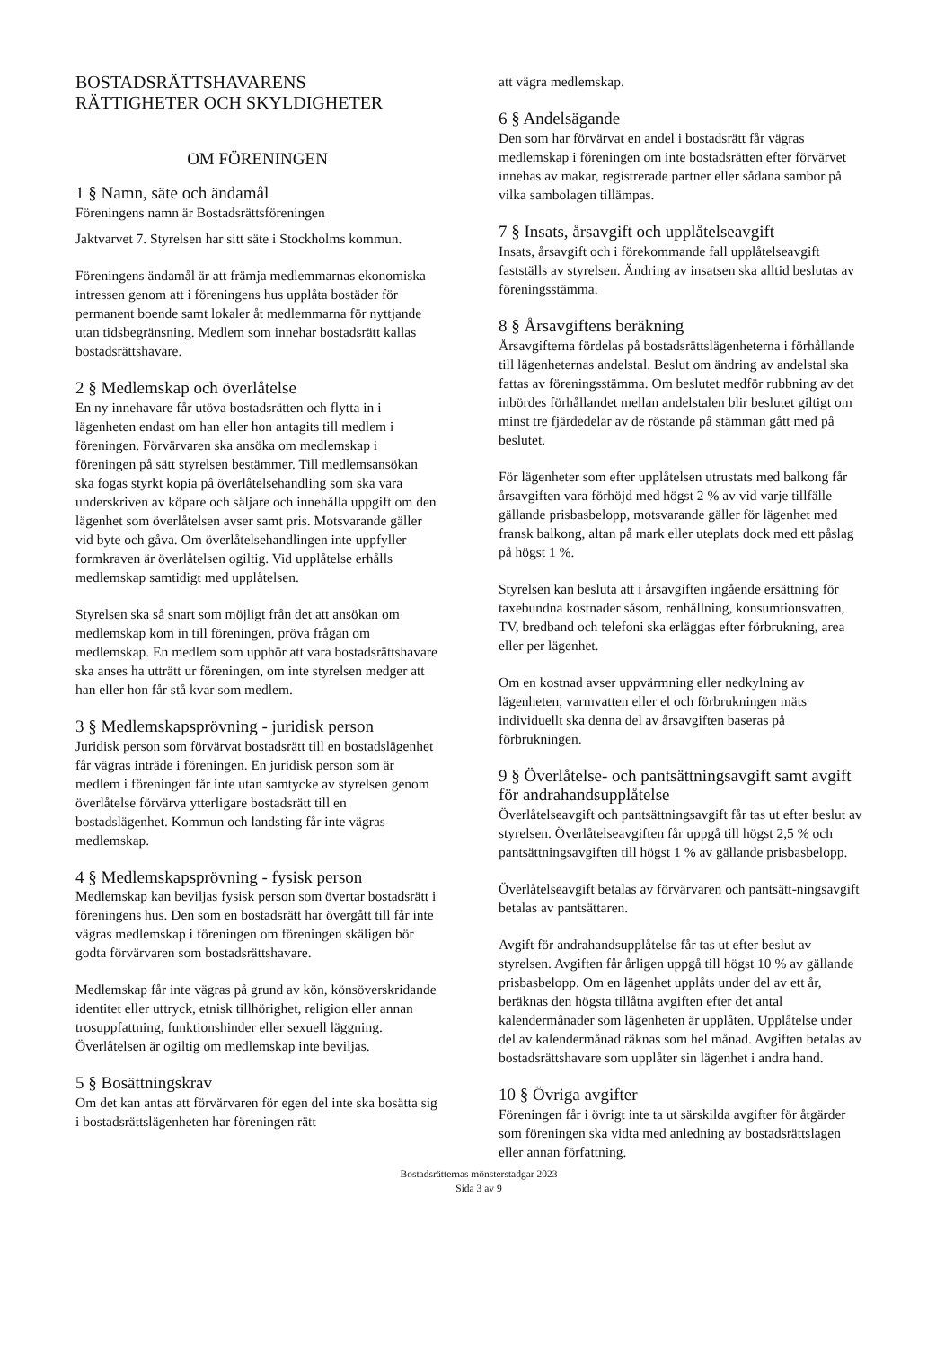BOSTADSRÄTTSHAVARENS
RÄTTIGHETER OCH SKYLDIGHETER
OM FÖRENINGEN
1 § Namn, säte och ändamål
Föreningens namn är Bostadsrättsföreningen
Jaktvarvet 7. Styrelsen har sitt säte i Stockholms kommun.
Föreningens ändamål är att främja medlemmarnas ekonomiska intressen genom att i föreningens hus upplåta bostäder för permanent boende samt lokaler åt medlemmarna för nyttjande utan tidsbegränsning. Medlem som innehar bostadsrätt kallas bostadsrättshavare.
2 § Medlemskap och överlåtelse
En ny innehavare får utöva bostadsrätten och flytta in i lägenheten endast om han eller hon antagits till medlem i föreningen. Förvärvaren ska ansöka om medlemskap i föreningen på sätt styrelsen bestämmer. Till medlemsansökan ska fogas styrkt kopia på överlåtelsehandling som ska vara underskriven av köpare och säljare och innehålla uppgift om den lägenhet som överlåtelsen avser samt pris. Motsvarande gäller vid byte och gåva. Om överlåtelsehandlingen inte uppfyller formkraven är överlåtelsen ogiltig. Vid upplåtelse erhålls medlemskap samtidigt med upplåtelsen.
Styrelsen ska så snart som möjligt från det att ansökan om medlemskap kom in till föreningen, pröva frågan om medlemskap. En medlem som upphör att vara bostadsrättshavare ska anses ha utträtt ur föreningen, om inte styrelsen medger att han eller hon får stå kvar som medlem.
3 § Medlemskapsprövning - juridisk person
Juridisk person som förvärvat bostadsrätt till en bostadslägenhet får vägras inträde i föreningen. En juridisk person som är medlem i föreningen får inte utan samtycke av styrelsen genom överlåtelse förvärva ytterligare bostadsrätt till en bostadslägenhet. Kommun och landsting får inte vägras medlemskap.
4 § Medlemskapsprövning - fysisk person
Medlemskap kan beviljas fysisk person som övertar bostadsrätt i föreningens hus. Den som en bostadsrätt har övergått till får inte vägras medlemskap i föreningen om föreningen skäligen bör godta förvärvaren som bostadsrättshavare.
Medlemskap får inte vägras på grund av kön, könsöverskridande identitet eller uttryck, etnisk tillhörighet, religion eller annan trosuppfattning, funktionshinder eller sexuell läggning. Överlåtelsen är ogiltig om medlemskap inte beviljas.
5 § Bosättningskrav
Om det kan antas att förvärvaren för egen del inte ska bosätta sig i bostadsrättslägenheten har föreningen rätt
att vägra medlemskap.
6 § Andelsägande
Den som har förvärvat en andel i bostadsrätt får vägras medlemskap i föreningen om inte bostadsrätten efter förvärvet innehas av makar, registrerade partner eller sådana sambor på vilka sambolagen tillämpas.
7 § Insats, årsavgift och upplåtelseavgift
Insats, årsavgift och i förekommande fall upplåtelseavgift fastställs av styrelsen. Ändring av insatsen ska alltid beslutas av föreningsstämma.
8 § Årsavgiftens beräkning
Årsavgifterna fördelas på bostadsrättslägenheterna i förhållande till lägenheternas andelstal. Beslut om ändring av andelstal ska fattas av föreningsstämma. Om beslutet medför rubbning av det inbördes förhållandet mellan andelstalen blir beslutet giltigt om minst tre fjärdedelar av de röstande på stämman gått med på beslutet.
För lägenheter som efter upplåtelsen utrustats med balkong får årsavgiften vara förhöjd med högst 2 % av vid varje tillfälle gällande prisbasbelopp, motsvarande gäller för lägenhet med fransk balkong, altan på mark eller uteplats dock med ett påslag på högst 1 %.
Styrelsen kan besluta att i årsavgiften ingående ersättning för taxebundna kostnader såsom, renhållning, konsumtionsvatten, TV, bredband och telefoni ska erläggas efter förbrukning, area eller per lägenhet.
Om en kostnad avser uppvärmning eller nedkylning av lägenheten, varmvatten eller el och förbrukningen mäts individuellt ska denna del av årsavgiften baseras på förbrukningen.
9 § Överlåtelse- och pantsättningsavgift samt avgift för andrahandsupplåtelse
Överlåtelseavgift och pantsättningsavgift får tas ut efter beslut av styrelsen. Överlåtelseavgiften får uppgå till högst 2,5 % och pantsättningsavgiften till högst 1 % av gällande prisbasbelopp.
Överlåtelseavgift betalas av förvärvaren och pantsätt-ningsavgift betalas av pantsättaren.
Avgift för andrahandsupplåtelse får tas ut efter beslut av styrelsen. Avgiften får årligen uppgå till högst 10 % av gällande prisbasbelopp. Om en lägenhet upplåts under del av ett år, beräknas den högsta tillåtna avgiften efter det antal kalendermånader som lägenheten är upplåten. Upplåtelse under del av kalendermånad räknas som hel månad. Avgiften betalas av bostadsrättshavare som upplåter sin lägenhet i andra hand.
10 § Övriga avgifter
Föreningen får i övrigt inte ta ut särskilda avgifter för åtgärder som föreningen ska vidta med anledning av bostadsrättslagen eller annan författning.
Bostadsrätternas mönsterstadgar 2023
Sida 3 av 9